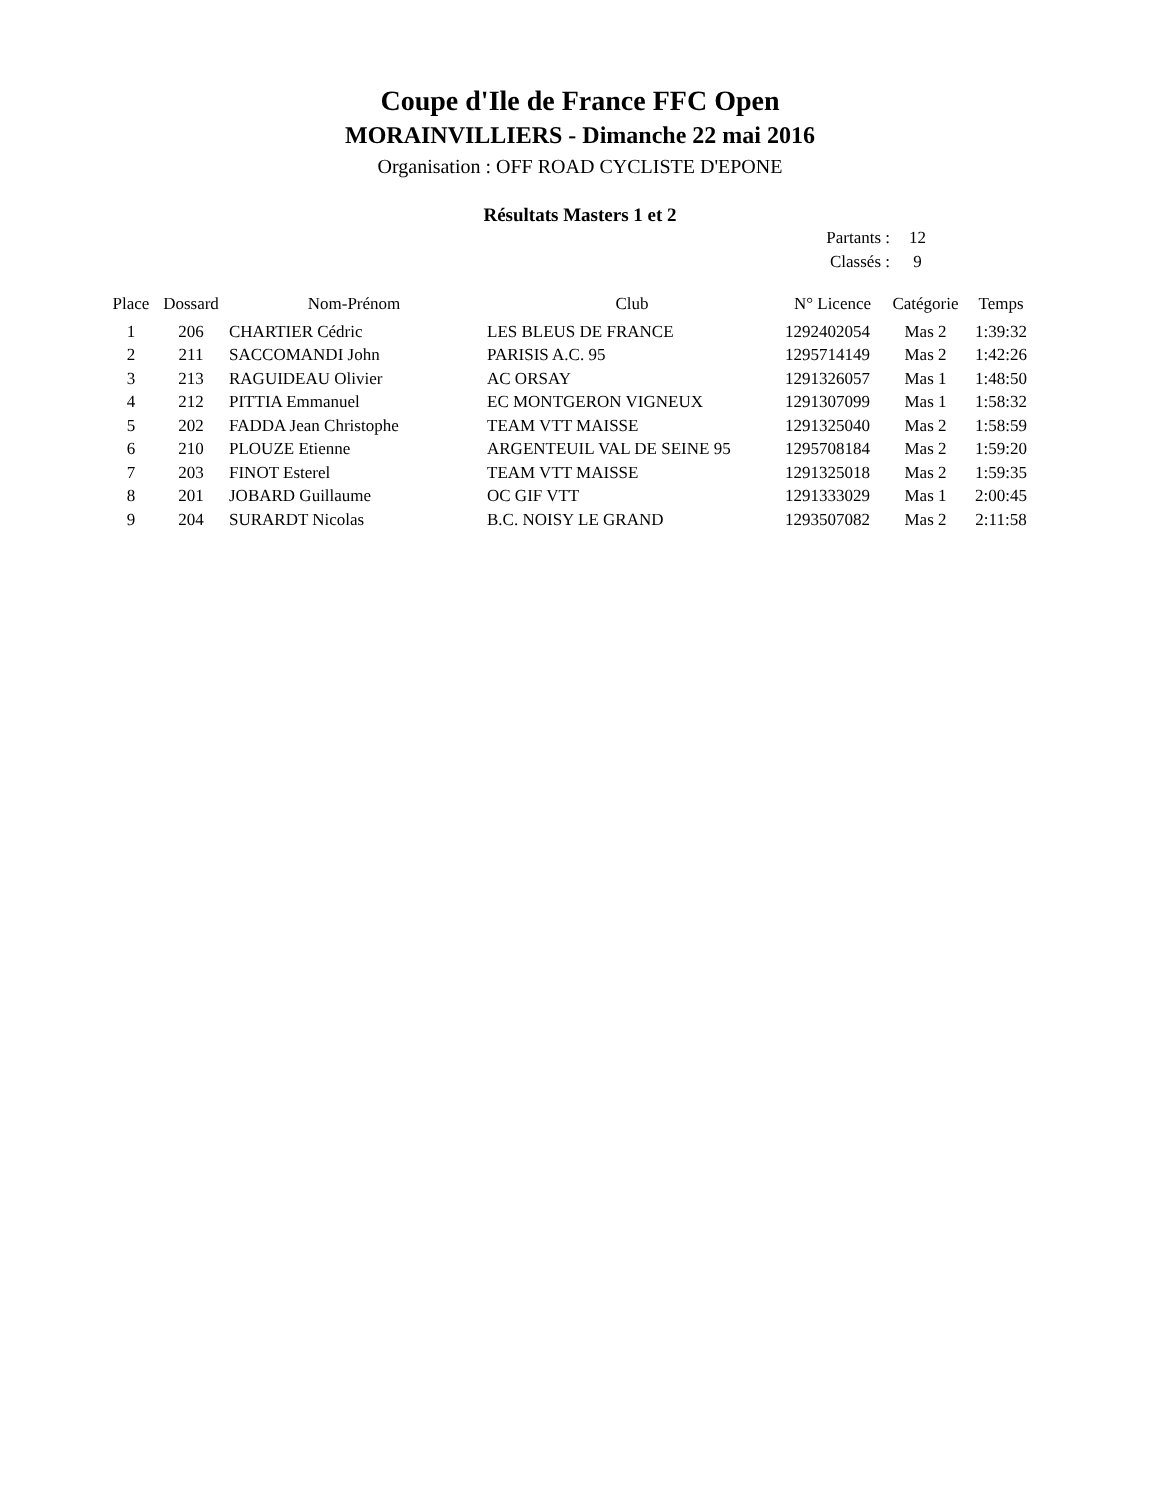Coupe d'Ile de France FFC Open
MORAINVILLIERS - Dimanche 22 mai 2016
Organisation : OFF ROAD CYCLISTE D'EPONE
Résultats Masters 1 et 2
Partants : 12
Classés : 9
| Place | Dossard | Nom-Prénom | Club | N° Licence | Catégorie | Temps |
| --- | --- | --- | --- | --- | --- | --- |
| 1 | 206 | CHARTIER Cédric | LES BLEUS DE FRANCE | 1292402054 | Mas 2 | 1:39:32 |
| 2 | 211 | SACCOMANDI John | PARISIS A.C. 95 | 1295714149 | Mas 2 | 1:42:26 |
| 3 | 213 | RAGUIDEAU Olivier | AC ORSAY | 1291326057 | Mas 1 | 1:48:50 |
| 4 | 212 | PITTIA Emmanuel | EC MONTGERON VIGNEUX | 1291307099 | Mas 1 | 1:58:32 |
| 5 | 202 | FADDA Jean Christophe | TEAM VTT MAISSE | 1291325040 | Mas 2 | 1:58:59 |
| 6 | 210 | PLOUZE Etienne | ARGENTEUIL VAL DE SEINE 95 | 1295708184 | Mas 2 | 1:59:20 |
| 7 | 203 | FINOT Esterel | TEAM VTT MAISSE | 1291325018 | Mas 2 | 1:59:35 |
| 8 | 201 | JOBARD Guillaume | OC GIF VTT | 1291333029 | Mas 1 | 2:00:45 |
| 9 | 204 | SURARDT Nicolas | B.C. NOISY LE GRAND | 1293507082 | Mas 2 | 2:11:58 |